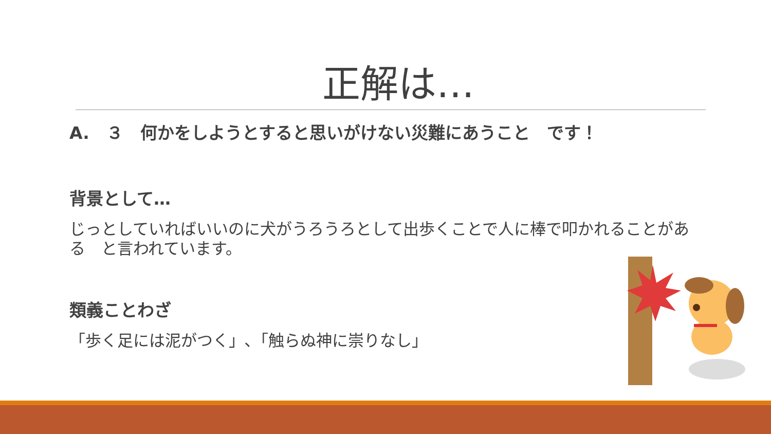正解は…
A.　３　何かをしようとすると思いがけない災難にあうこと　です！
背景として…
じっとしていればいいのに犬がうろうろとして出歩くことで人に棒で叩かれることがある　と言われています。
類義ことわざ
「歩く足には泥がつく」､「触らぬ神に崇りなし」